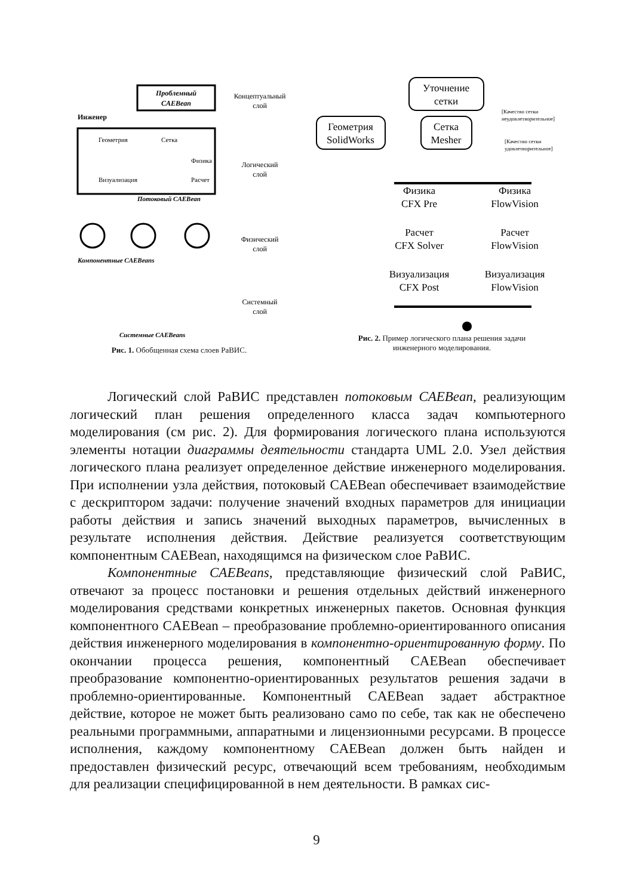Проблемный
CAEBean
Концептуальный
слой
Инженер
Геометрия
Сетка
Физика
Расчет
Визуализация
Логический
слой
Потоковый CAEBean
Физический
слой
Компонентные CAEBeans
Системный
слой
Системные CAEBeans
Рис. 1. Обобщенная схема слоев РаВИС.
Уточнение
сетки
Геометрия
SolidWorks
Сетка
Mesher
[Качество сетки
неудовлетворительное]
[Качество сетки
удовлетворительное]
Физика
CFX Pre
Физика
FlowVision
Расчет
CFX Solver
Расчет
FlowVision
Визуализация
CFX Post
Визуализация
FlowVision
Рис. 2. Пример логического плана решения задачи
инженерного моделирования.
Логический слой РаВИС представлен потоковым CAEBean, реализующим логический план решения определенного класса задач компьютерного моделирования (см рис. 2). Для формирования логического плана используются элементы нотации диаграммы деятельности стандарта UML 2.0. Узел действия логического плана реализует определенное действие инженерного моделирования. При исполнении узла действия, потоковый CAEBean обеспечивает взаимодействие с дескриптором задачи: получение значений входных параметров для инициации работы действия и запись значений выходных параметров, вычисленных в результате исполнения действия. Действие реализуется соответствующим компонентным CAEBean, находящимся на физическом слое РаВИС.
Компонентные CAEBeans, представляющие физический слой РаВИС, отвечают за процесс постановки и решения отдельных действий инженерного моделирования средствами конкретных инженерных пакетов. Основная функция компонентного CAEBean – преобразование проблемно-ориентированного описания действия инженерного моделирования в компонентно-ориентированную форму. По окончании процесса решения, компонентный CAEBean обеспечивает преобразование компонентно-ориентированных результатов решения задачи в проблемно-ориентированные. Компонентный CAEBean задает абстрактное действие, которое не может быть реализовано само по себе, так как не обеспечено реальными программными, аппаратными и лицензионными ресурсами. В процессе исполнения, каждому компонентному CAEBean должен быть найден и предоставлен физический ресурс, отвечающий всем требованиям, необходимым для реализации специфицированной в нем деятельности. В рамках сис-
9